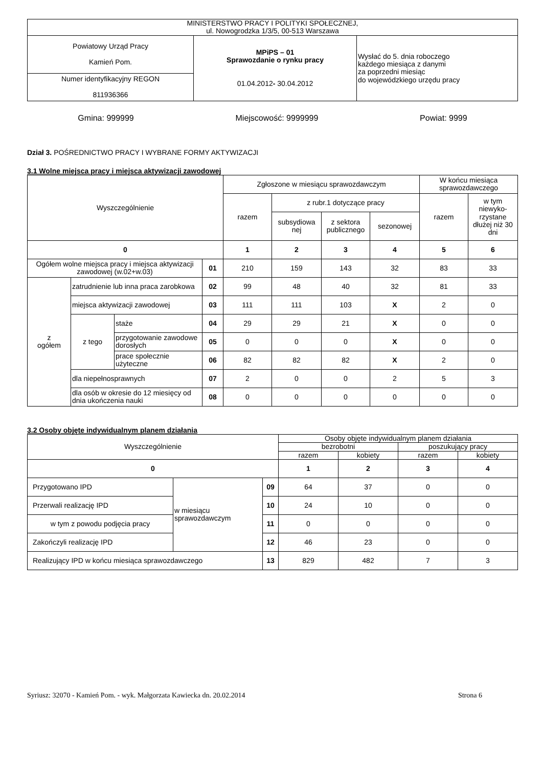| MINISTERSTWO PRACY I POLITYKI SPOŁECZNEJ, ul. Nowogrodzka 1/3/5, 00-513 Warszawa | | |
| Powiatowy Urząd Pracy Kamień Pom. | MPiPS – 01 Sprawozdanie o rynku pracy 01.04.2012 - 30.04.2012 | Wysłać do 5. dnia roboczego każdego miesiąca z danymi za poprzedni miesiąc do wojewódzkiego urzędu pracy |
| Numer identyfikacyjny REGON 811936366 | | |
Gmina: 999999 Miejscowość: 9999999 Powiat: 9999
Dział 3. POŚREDNICTWO PRACY I WYBRANE FORMY AKTYWIZACJI
3.1 Wolne miejsca pracy i miejsca aktywizacji zawodowej
| Wyszczególnienie | | | | Zgłoszone w miesiącu sprawozdawczym | | | | W końcu miesiąca sprawozdawczego | |
| --- | --- | --- | --- | --- | --- | --- | --- | --- | --- |
| | | | | razem | z rubr.1 dotyczące pracy | | | razem | w tym niewyko-rzystane dłużej niż 30 dni |
| | | | | | subsydiowa nej | z sektora publicznego | sezonowej | | |
| 0 | | | | 1 | 2 | 3 | 4 | 5 | 6 |
| Ogółem wolne miejsca pracy i miejsca aktywizacji zawodowej (w.02+w.03) | | | 01 | 210 | 159 | 143 | 32 | 83 | 33 |
| z ogółem | zatrudnienie lub inna praca zarobkowa | | 02 | 99 | 48 | 40 | 32 | 81 | 33 |
| | miejsca aktywizacji zawodowej | | 03 | 111 | 111 | 103 | X | 2 | 0 |
| | z tego | staże | 04 | 29 | 29 | 21 | X | 0 | 0 |
| | | przygotowanie zawodowe dorosłych | 05 | 0 | 0 | 0 | X | 0 | 0 |
| | | prace społecznie użyteczne | 06 | 82 | 82 | 82 | X | 2 | 0 |
| | dla niepełnosprawnych | | 07 | 2 | 0 | 0 | 2 | 5 | 3 |
| | dla osób w okresie do 12 miesięcy od dnia ukończenia nauki | | 08 | 0 | 0 | 0 | 0 | 0 | 0 |
3.2 Osoby objęte indywidualnym planem działania
| Wyszczególnienie | | | Osoby objęte indywidualnym planem działania | | | |
| --- | --- | --- | --- | --- | --- | --- |
| | | | bezrobotni | | poszukujący pracy | |
| | | | razem | kobiety | razem | kobiety |
| 0 | | | 1 | 2 | 3 | 4 |
| Przygotowano IPD | w miesiącu sprawozdawczym | 09 | 64 | 37 | 0 | 0 |
| Przerwali realizację IPD | | 10 | 24 | 10 | 0 | 0 |
| w tym z powodu podjęcia pracy | | 11 | 0 | 0 | 0 | 0 |
| Zakończyli realizację IPD | | 12 | 46 | 23 | 0 | 0 |
| Realizujący IPD w końcu miesiąca sprawozdawczego | | 13 | 829 | 482 | 7 | 3 |
Syriusz: 32070 - Kamień Pom. - wyk. Małgorzata Kawiecka dn. 20.02.2014 Strona 6